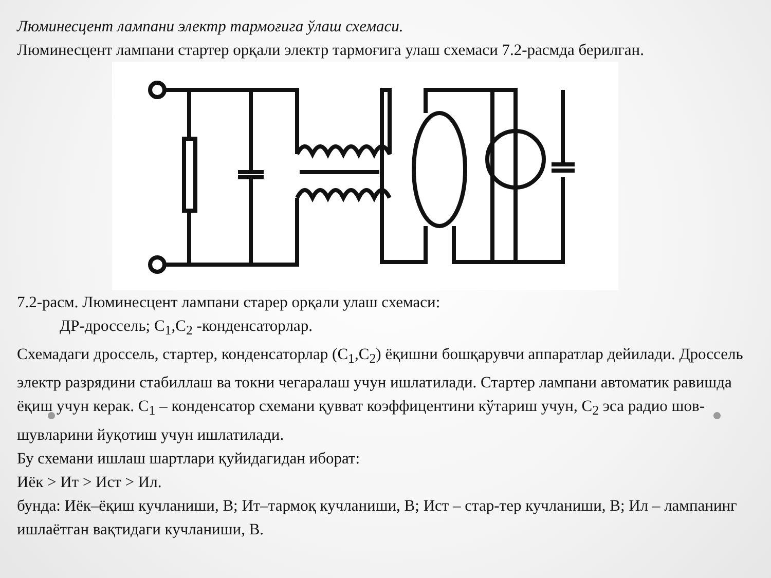Люминесцент лампани электр тармоғига ўлаш схемаси.
Люминесцент лампани стартер орқали электр тармоғига улаш схемаси 7.2-расмда берилган.
7.2-расм. Люминесцент лампани старер орқали улаш схемаси:
ДР-дроссель; С<sub>1</sub>,С<sub>2</sub> -конденсаторлар.
Схемадаги дроссель, стартер, конденсаторлар (С<sub>1</sub>,С<sub>2</sub>) ёқишни бошқарувчи аппаратлар дейилади. Дроссель электр разрядини стабиллаш ва токни чегаралаш учун ишлатилади. Стартер лампани автоматик равишда ёқиш учун керак. С<sub>1</sub> – конденсатор схемани қувват коэффицентини кўтариш учун, С<sub>2</sub> эса радио шов-шувларини йуқотиш учун ишлатилади.
Бу схемани ишлаш шартлари қуйидагидан иборат:
Иёк > Ит > Ист > Ил.
бунда: Иёк–ёқиш кучланиши, В; Ит–тармоқ кучланиши, В; Ист – стар-тер кучланиши, В; Ил – лампанинг ишлаётган вақтидаги кучланиши, В.